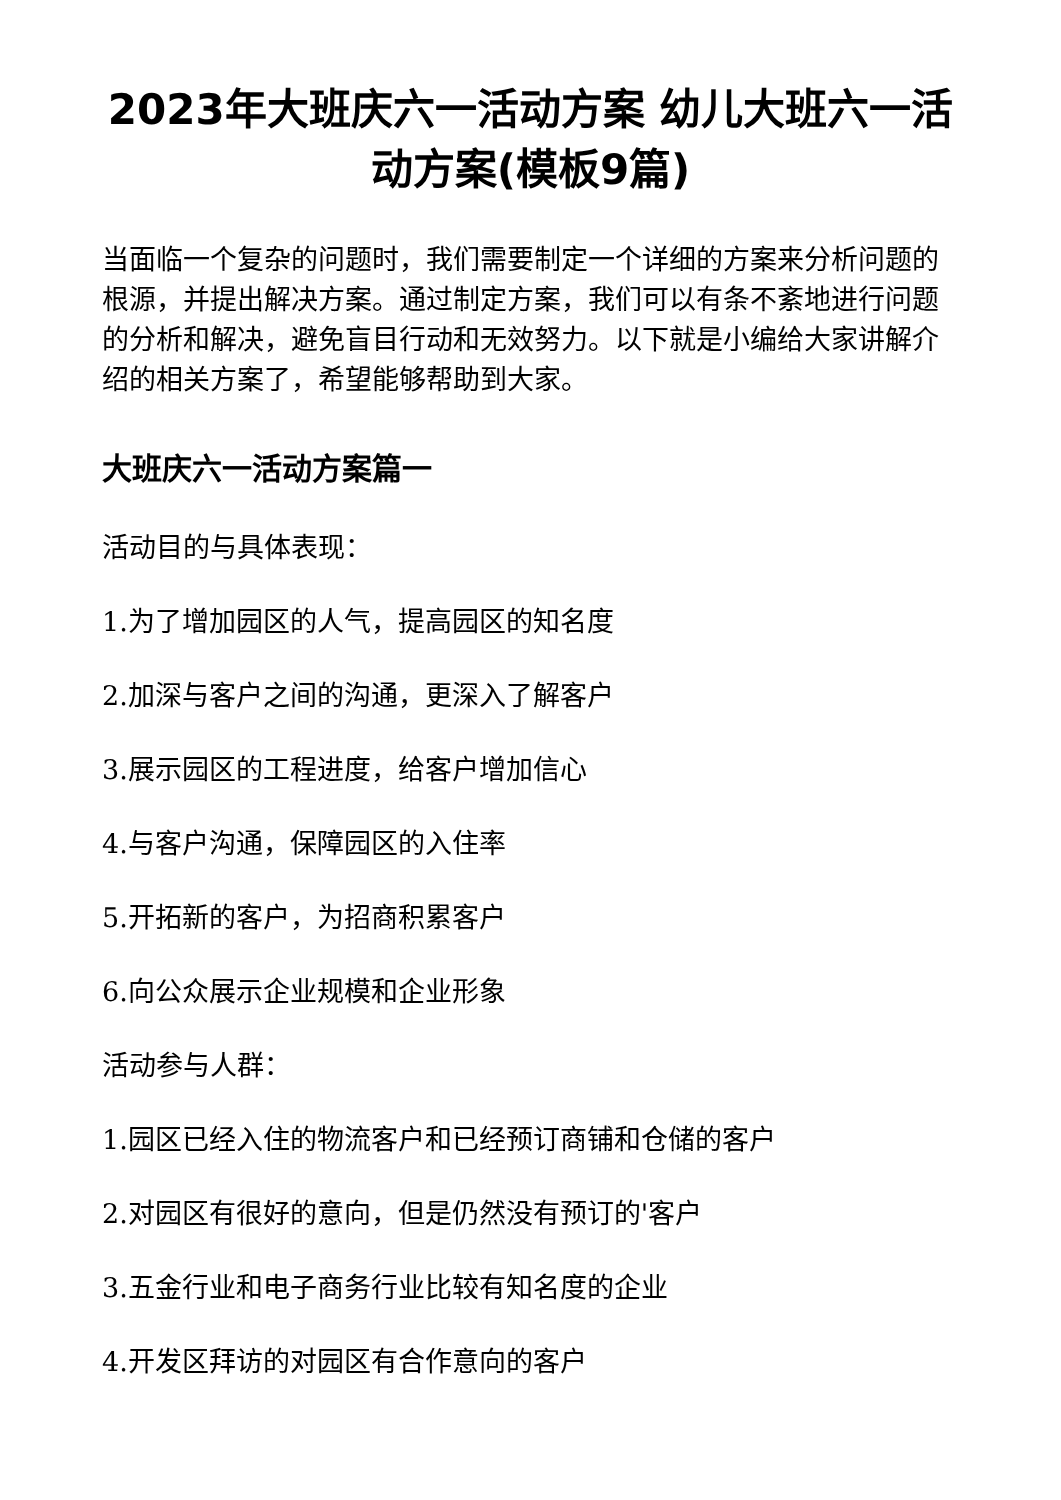2023年大班庆六一活动方案 幼儿大班六一活动方案(模板9篇)
当面临一个复杂的问题时，我们需要制定一个详细的方案来分析问题的根源，并提出解决方案。通过制定方案，我们可以有条不紊地进行问题的分析和解决，避免盲目行动和无效努力。以下就是小编给大家讲解介绍的相关方案了，希望能够帮助到大家。
大班庆六一活动方案篇一
活动目的与具体表现：
1.为了增加园区的人气，提高园区的知名度
2.加深与客户之间的沟通，更深入了解客户
3.展示园区的工程进度，给客户增加信心
4.与客户沟通，保障园区的入住率
5.开拓新的客户，为招商积累客户
6.向公众展示企业规模和企业形象
活动参与人群：
1.园区已经入住的物流客户和已经预订商铺和仓储的客户
2.对园区有很好的意向，但是仍然没有预订的'客户
3.五金行业和电子商务行业比较有知名度的企业
4.开发区拜访的对园区有合作意向的客户